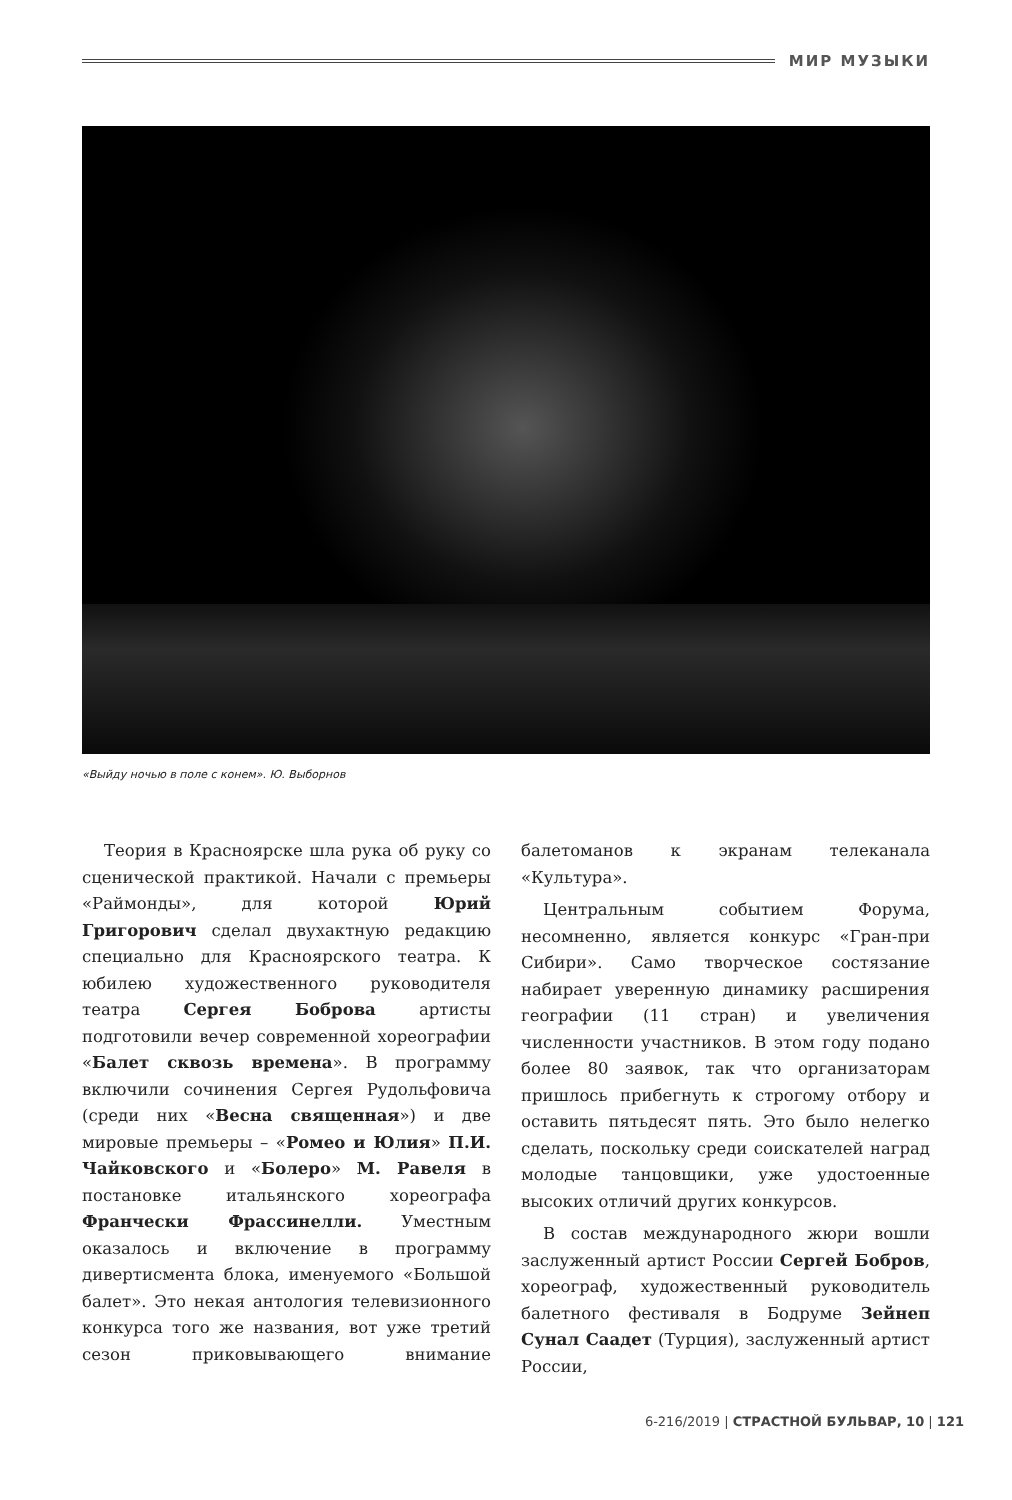МИР МУЗЫКИ
«Выйду ночью в поле с конем». Ю. Выборнов
Теория в Красноярске шла рука об руку со сценической практикой. Начали с премьеры «Раймонды», для которой Юрий Григорович сделал двухактную редакцию специально для Красноярского театра. К юбилею художественного руководителя театра Сергея Боброва артисты подготовили вечер современной хореографии «Балет сквозь времена». В программу включили сочинения Сергея Рудольфовича (среди них «Весна священная») и две мировые премьеры – «Ромео и Юлия» П.И. Чайковского и «Болеро» М. Равеля в постановке итальянского хореографа Франчески Фрассинелли. Уместным оказалось и включение в программу дивертисмента блока, именуемого «Большой балет». Это некая антология телевизионного конкурса того же названия, вот уже третий сезон приковывающего внимание балетоманов к экранам телеканала «Культура».
Центральным событием Форума, несомненно, является конкурс «Гран-при Сибири». Само творческое состязание набирает уверенную динамику расширения географии (11 стран) и увеличения численности участников. В этом году подано более 80 заявок, так что организаторам пришлось прибегнуть к строгому отбору и оставить пятьдесят пять. Это было нелегко сделать, поскольку среди соискателей наград молодые танцовщики, уже удостоенные высоких отличий других конкурсов.
В состав международного жюри вошли заслуженный артист России Сергей Бобров, хореограф, художественный руководитель балетного фестиваля в Бодруме Зейнеп Сунал Саадет (Турция), заслуженный артист России,
6-216/2019 | СТРАСТНОЙ БУЛЬВАР, 10 | 121